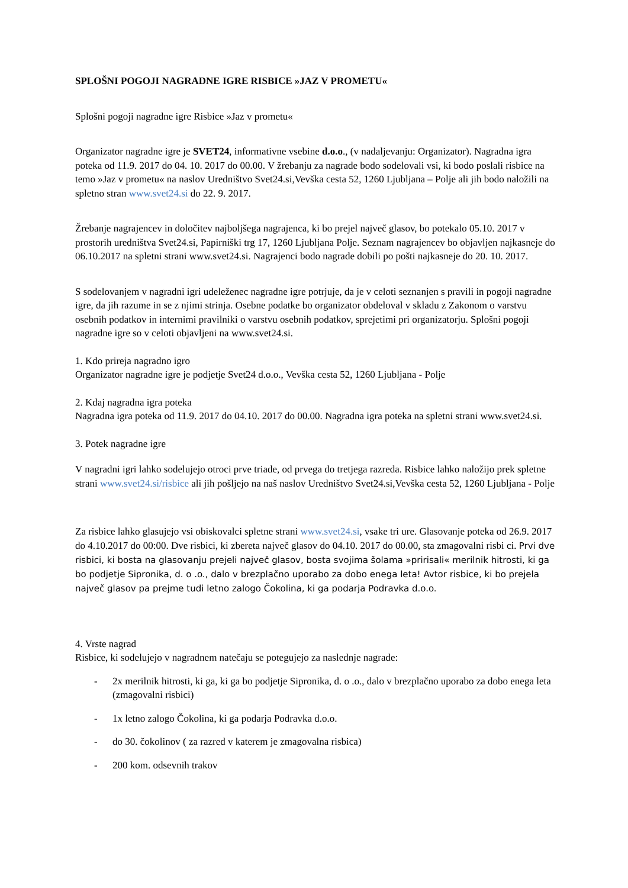SPLOŠNI POGOJI NAGRADNE IGRE RISBICE »JAZ V PROMETU«
Splošni pogoji nagradne igre Risbice »Jaz v prometu«
Organizator nagradne igre je SVET24, informativne vsebine d.o.o., (v nadaljevanju: Organizator). Nagradna igra poteka od 11.9. 2017 do 04. 10. 2017 do 00.00. V žrebanju za nagrade bodo sodelovali vsi, ki bodo poslali risbice na temo »Jaz v prometu« na naslov Uredništvo Svet24.si,Vevška cesta 52, 1260 Ljubljana – Polje ali jih bodo naložili na spletno stran www.svet24.si do 22. 9. 2017.
Žrebanje nagrajencev in določitev najboljšega nagrajenca, ki bo prejel največ glasov, bo potekalo 05.10. 2017 v prostorih uredništva Svet24.si, Papirniški trg 17, 1260 Ljubljana Polje. Seznam nagrajencev bo objavljen najkasneje do 06.10.2017 na spletni strani www.svet24.si. Nagrajenci bodo nagrade dobili po pošti najkasneje do 20. 10. 2017.
S sodelovanjem v nagradni igri udeleženec nagradne igre potrjuje, da je v celoti seznanjen s pravili in pogoji nagradne igre, da jih razume in se z njimi strinja. Osebne podatke bo organizator obdeloval v skladu z Zakonom o varstvu osebnih podatkov in internimi pravilniki o varstvu osebnih podatkov, sprejetimi pri organizatorju. Splošni pogoji nagradne igre so v celoti objavljeni na www.svet24.si.
1. Kdo prireja nagradno igro
Organizator nagradne igre je podjetje Svet24 d.o.o., Vevška cesta 52, 1260 Ljubljana - Polje
2. Kdaj nagradna igra poteka
Nagradna igra poteka od 11.9. 2017 do 04.10. 2017 do 00.00. Nagradna igra poteka na spletni strani www.svet24.si.
3. Potek nagradne igre
V nagradni igri lahko sodelujejo otroci prve triade, od prvega do tretjega razreda. Risbice lahko naložijo prek spletne strani www.svet24.si/risbice ali jih pošljejo na naš naslov Uredništvo Svet24.si,Vevška cesta 52, 1260 Ljubljana - Polje
Za risbice lahko glasujejo vsi obiskovalci spletne strani www.svet24.si, vsake tri ure. Glasovanje poteka od 26.9. 2017 do 4.10.2017 do 00:00. Dve risbici, ki zbereta največ glasov do 04.10. 2017 do 00.00, sta zmagovalni risbi ci. Prvi dve risbici, ki bosta na glasovanju prejeli največ glasov, bosta svojima šolama »pririsali« merilnik hitrosti, ki ga bo podjetje Sipronika, d. o .o., dalo v brezplačno uporabo za dobo enega leta! Avtor risbice, ki bo prejela največ glasov pa prejme tudi letno zalogo Čokolina, ki ga podarja Podravka d.o.o.
4. Vrste nagrad
Risbice, ki sodelujejo v nagradnem natečaju se potegujejo za naslednje nagrade:
- 2x merilnik hitrosti, ki ga, ki ga bo podjetje Sipronika, d. o .o., dalo v brezplačno uporabo za dobo enega leta (zmagovalni risbici)
- 1x letno zalogo Čokolina, ki ga podarja Podravka d.o.o.
- do 30. čokolinov ( za razred v katerem je zmagovalna risbica)
- 200 kom. odsevnih trakov